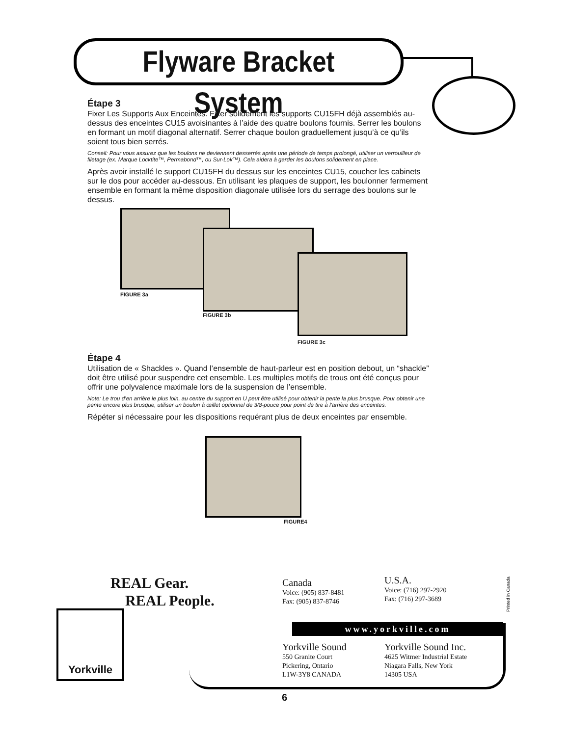Flyware Bracket System
Étape 3
Fixer Les Supports Aux Enceintes. Fixer solidement les supports CU15FH déjà assemblés au-dessus des enceintes CU15 avoisinantes à l’aide des quatre boulons fournis. Serrer les boulons en formant un motif diagonal alternatif. Serrer chaque boulon graduellement jusqu’à ce qu’ils soient tous bien serrés.
Conseil: Pour vous assurez que les boulons ne deviennent desserrés après une période de temps prolongé, utiliser un verrouilleur de filetage (ex. Marque Locktite™, Permabond™, ou Sur-Lok™). Cela aidera à garder les boulons solidement en place.
Après avoir installé le support CU15FH du dessus sur les enceintes CU15, coucher les cabinets sur le dos pour accéder au-dessous. En utilisant les plaques de support, les boulonner fermement ensemble en formant la même disposition diagonale utilisée lors du serrage des boulons sur le dessus.
FIGURE 3a
FIGURE 3b
FIGURE 3c
Étape 4
Utilisation de « Shackles ». Quand l’ensemble de haut-parleur est en position debout, un “shackle” doit être utilisé pour suspendre cet ensemble. Les multiples motifs de trous ont été conçus pour offrir une polyvalence maximale lors de la suspension de l’ensemble.
Note: Le trou d’en arrière le plus loin, au centre du support en U peut être utilisé pour obtenir la pente la plus brusque. Pour obtenir une pente encore plus brusque, utiliser un boulon à œillet optionnel de 3/8-pouce pour point de tire à l’arrière des enceintes.
Répéter si nécessaire pour les dispositions requérant plus de deux enceintes par ensemble.
FIGURE4
REAL Gear.
REAL People.
Yorkville
Canada
Voice: (905) 837-8481
Fax: (905) 837-8746
U.S.A.
Voice: (716) 297-2920
Fax: (716) 297-3689
www.yorkville.com
Yorkville Sound
550 Granite Court
Pickering, Ontario
L1W-3Y8 CANADA
Yorkville Sound Inc.
4625 Witmer Industrial Estate
Niagara Falls, New York
14305 USA
Printed in Canada
6